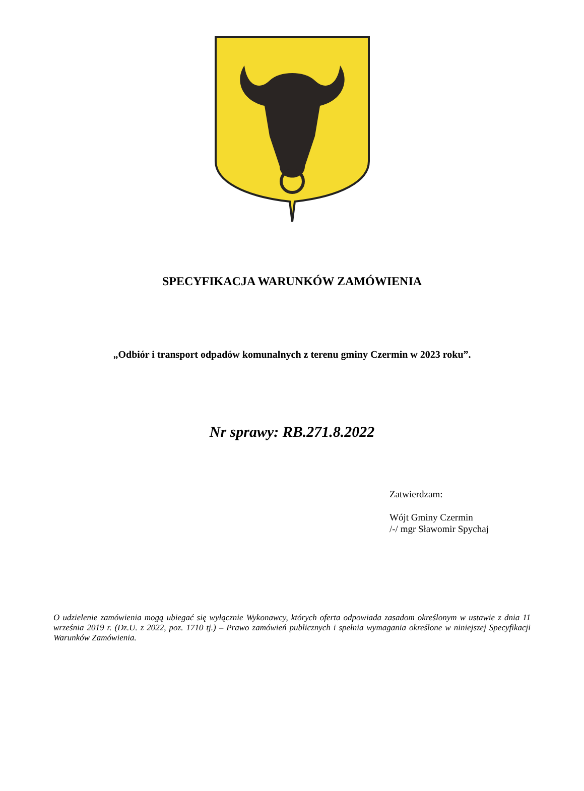SPECYFIKACJA WARUNKÓW ZAMÓWIENIA
„Odbiór i transport odpadów komunalnych z terenu gminy Czermin w 2023 roku”.
Nr sprawy: RB.271.8.2022
Zatwierdzam:
Wójt Gminy Czermin
/-/ mgr Sławomir Spychaj
O udzielenie zamówienia mogą ubiegać się wyłącznie Wykonawcy, których oferta odpowiada zasadom określonym w ustawie z dnia 11 września 2019 r. (Dz.U. z 2022, poz. 1710 tj.) – Prawo zamówień publicznych i spełnia wymagania określone w niniejszej Specyfikacji Warunków Zamówienia.